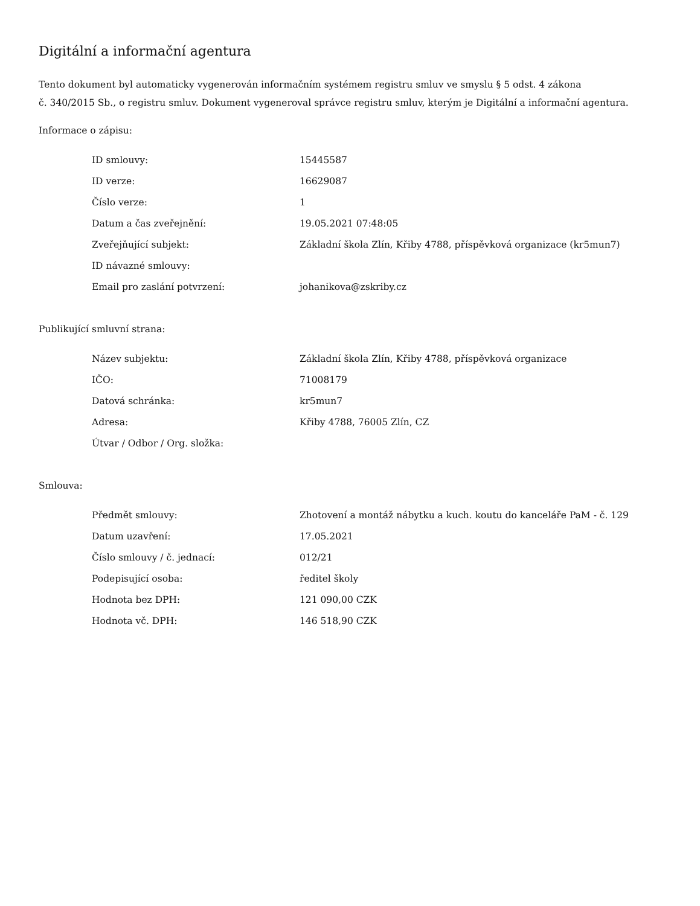Digitální a informační agentura
Tento dokument byl automaticky vygenerován informačním systémem registru smluv ve smyslu § 5 odst. 4 zákona
č. 340/2015 Sb., o registru smluv. Dokument vygeneroval správce registru smluv, kterým je Digitální a informační agentura.
Informace o zápisu:
| ID smlouvy: | 15445587 |
| ID verze: | 16629087 |
| Číslo verze: | 1 |
| Datum a čas zveřejnění: | 19.05.2021 07:48:05 |
| Zveřejňující subjekt: | Základní škola Zlín, Křiby 4788, příspěvková organizace (kr5mun7) |
| ID návazné smlouvy: | |
| Email pro zaslání potvrzení: | johanikova@zskriby.cz |
Publikující smluvní strana:
| Název subjektu: | Základní škola Zlín, Křiby 4788, příspěvková organizace |
| IČO: | 71008179 |
| Datová schránka: | kr5mun7 |
| Adresa: | Křiby 4788, 76005 Zlín, CZ |
| Útvar / Odbor / Org. složka: | |
Smlouva:
| Předmět smlouvy: | Zhotovení a montáž nábytku a kuch. koutu do kanceláře PaM - č. 129 |
| Datum uzavření: | 17.05.2021 |
| Číslo smlouvy / č. jednací: | 012/21 |
| Podepisující osoba: | ředitel školy |
| Hodnota bez DPH: | 121 090,00 CZK |
| Hodnota vč. DPH: | 146 518,90 CZK |